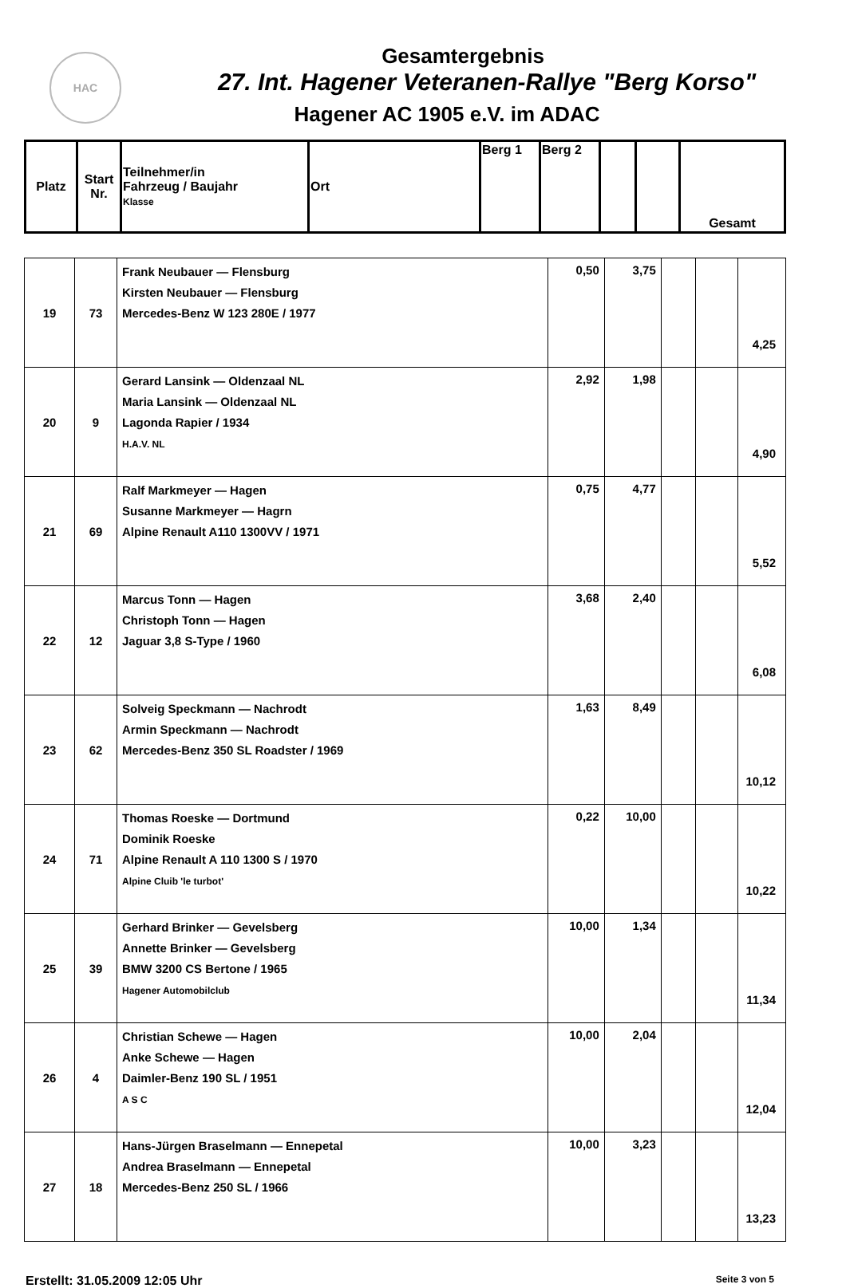HAC
Gesamtergebnis
27. Int. Hagener Veteranen-Rallye "Berg Korso"
Hagener AC 1905 e.V. im ADAC
| Platz | Start Nr. | Teilnehmer/in Fahrzeug / Baujahr Klasse | Ort | Berg 1 | Berg 2 | | | Gesamt |
| 19 | 73 | Frank Neubauer — Flensburg Kirsten Neubauer — Flensburg Mercedes-Benz W 123 280E / 1977 | 0,50 | 3,75 | | | 4,25 |
| 20 | 9 | Gerard Lansink — Oldenzaal NL Maria Lansink — Oldenzaal NL Lagonda Rapier / 1934 H.A.V. NL | 2,92 | 1,98 | | | 4,90 |
| 21 | 69 | Ralf Markmeyer — Hagen Susanne Markmeyer — Hagrn Alpine Renault A110 1300VV / 1971 | 0,75 | 4,77 | | | 5,52 |
| 22 | 12 | Marcus Tonn — Hagen Christoph Tonn — Hagen Jaguar 3,8 S-Type / 1960 | 3,68 | 2,40 | | | 6,08 |
| 23 | 62 | Solveig Speckmann — Nachrodt Armin Speckmann — Nachrodt Mercedes-Benz 350 SL Roadster / 1969 | 1,63 | 8,49 | | | 10,12 |
| 24 | 71 | Thomas Roeske — Dortmund Dominik Roeske Alpine Renault A 110 1300 S / 1970 Alpine Cluib 'le turbot' | 0,22 | 10,00 | | | 10,22 |
| 25 | 39 | Gerhard Brinker — Gevelsberg Annette Brinker — Gevelsberg BMW 3200 CS Bertone / 1965 Hagener Automobilclub | 10,00 | 1,34 | | | 11,34 |
| 26 | 4 | Christian Schewe — Hagen Anke Schewe — Hagen Daimler-Benz 190 SL / 1951 A S C | 10,00 | 2,04 | | | 12,04 |
| 27 | 18 | Hans-Jürgen Braselmann — Ennepetal Andrea Braselmann — Ennepetal Mercedes-Benz 250 SL / 1966 | 10,00 | 3,23 | | | 13,23 |
Erstellt: 31.05.2009 12:05 Uhr Seite 3 von 5